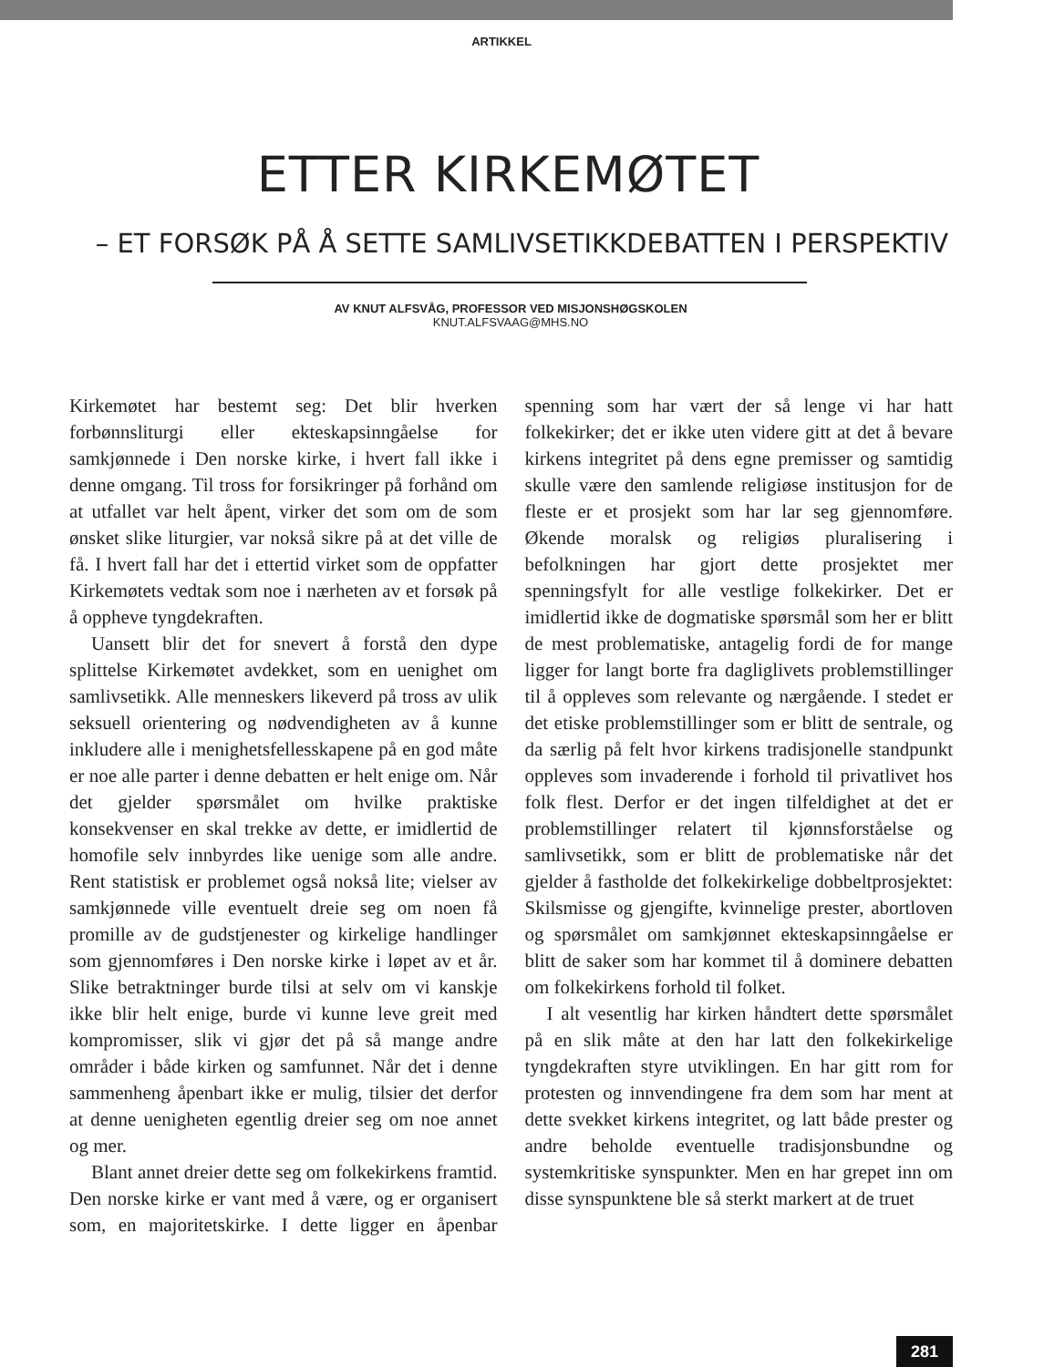ARTIKKEL
ETTER KIRKEMØTET
– ET FORSØK PÅ Å SETTE SAMLIVSETIKKDEBATTEN I PERSPEKTIV
AV KNUT ALFSVÅG, PROFESSOR VED MISJONSHØGSKOLEN
KNUT.ALFSVAAG@MHS.NO
Kirkemøtet har bestemt seg: Det blir hverken forbønnsliturgi eller ekteskapsinngåelse for samkjønnede i Den norske kirke, i hvert fall ikke i denne omgang. Til tross for forsikringer på forhånd om at utfallet var helt åpent, virker det som om de som ønsket slike liturgier, var nokså sikre på at det ville de få. I hvert fall har det i ettertid virket som de oppfatter Kirkemøtets vedtak som noe i nærheten av et forsøk på å oppheve tyngdekraften.
Uansett blir det for snevert å forstå den dype splittelse Kirkemøtet avdekket, som en uenighet om samlivsetikk. Alle menneskers likeverd på tross av ulik seksuell orientering og nødvendigheten av å kunne inkludere alle i menighetsfellesskapene på en god måte er noe alle parter i denne debatten er helt enige om. Når det gjelder spørsmålet om hvilke praktiske konsekvenser en skal trekke av dette, er imidlertid de homofile selv innbyrdes like uenige som alle andre. Rent statistisk er problemet også nokså lite; vielser av samkjønnede ville eventuelt dreie seg om noen få promille av de gudstjenester og kirkelige handlinger som gjennomføres i Den norske kirke i løpet av et år. Slike betraktninger burde tilsi at selv om vi kanskje ikke blir helt enige, burde vi kunne leve greit med kompromisser, slik vi gjør det på så mange andre områder i både kirken og samfunnet. Når det i denne sammenheng åpenbart ikke er mulig, tilsier det derfor at denne uenigheten egentlig dreier seg om noe annet og mer.
Blant annet dreier dette seg om folkekirkens framtid. Den norske kirke er vant med å være, og er organisert som, en majoritetskirke. I dette ligger en åpenbar spenning som har vært der så lenge vi har hatt folkekirker; det er ikke uten videre gitt at det å bevare kirkens integritet på dens egne premisser og samtidig skulle være den samlende religiøse institusjon for de fleste er et prosjekt som har lar seg gjennomføre. Økende moralsk og religiøs pluralisering i befolkningen har gjort dette prosjektet mer spenningsfylt for alle vestlige folkekirker. Det er imidlertid ikke de dogmatiske spørsmål som her er blitt de mest problematiske, antagelig fordi de for mange ligger for langt borte fra dagliglivets problemstillinger til å oppleves som relevante og nærgående. I stedet er det etiske problemstillinger som er blitt de sentrale, og da særlig på felt hvor kirkens tradisjonelle standpunkt oppleves som invaderende i forhold til privatlivet hos folk flest. Derfor er det ingen tilfeldighet at det er problemstillinger relatert til kjønnsforståelse og samlivsetikk, som er blitt de problematiske når det gjelder å fastholde det folkekirkelige dobbeltprosjektet: Skilsmisse og gjengifte, kvinnelige prester, abortloven og spørsmålet om samkjønnet ekteskapsinngåelse er blitt de saker som har kommet til å dominere debatten om folkekirkens forhold til folket.
I alt vesentlig har kirken håndtert dette spørsmålet på en slik måte at den har latt den folkekirkelige tyngdekraften styre utviklingen. En har gitt rom for protesten og innvendingene fra dem som har ment at dette svekket kirkens integritet, og latt både prester og andre beholde eventuelle tradisjonsbundne og systemkritiske synspunkter. Men en har grepet inn om disse synspunktene ble så sterkt markert at de truet
281